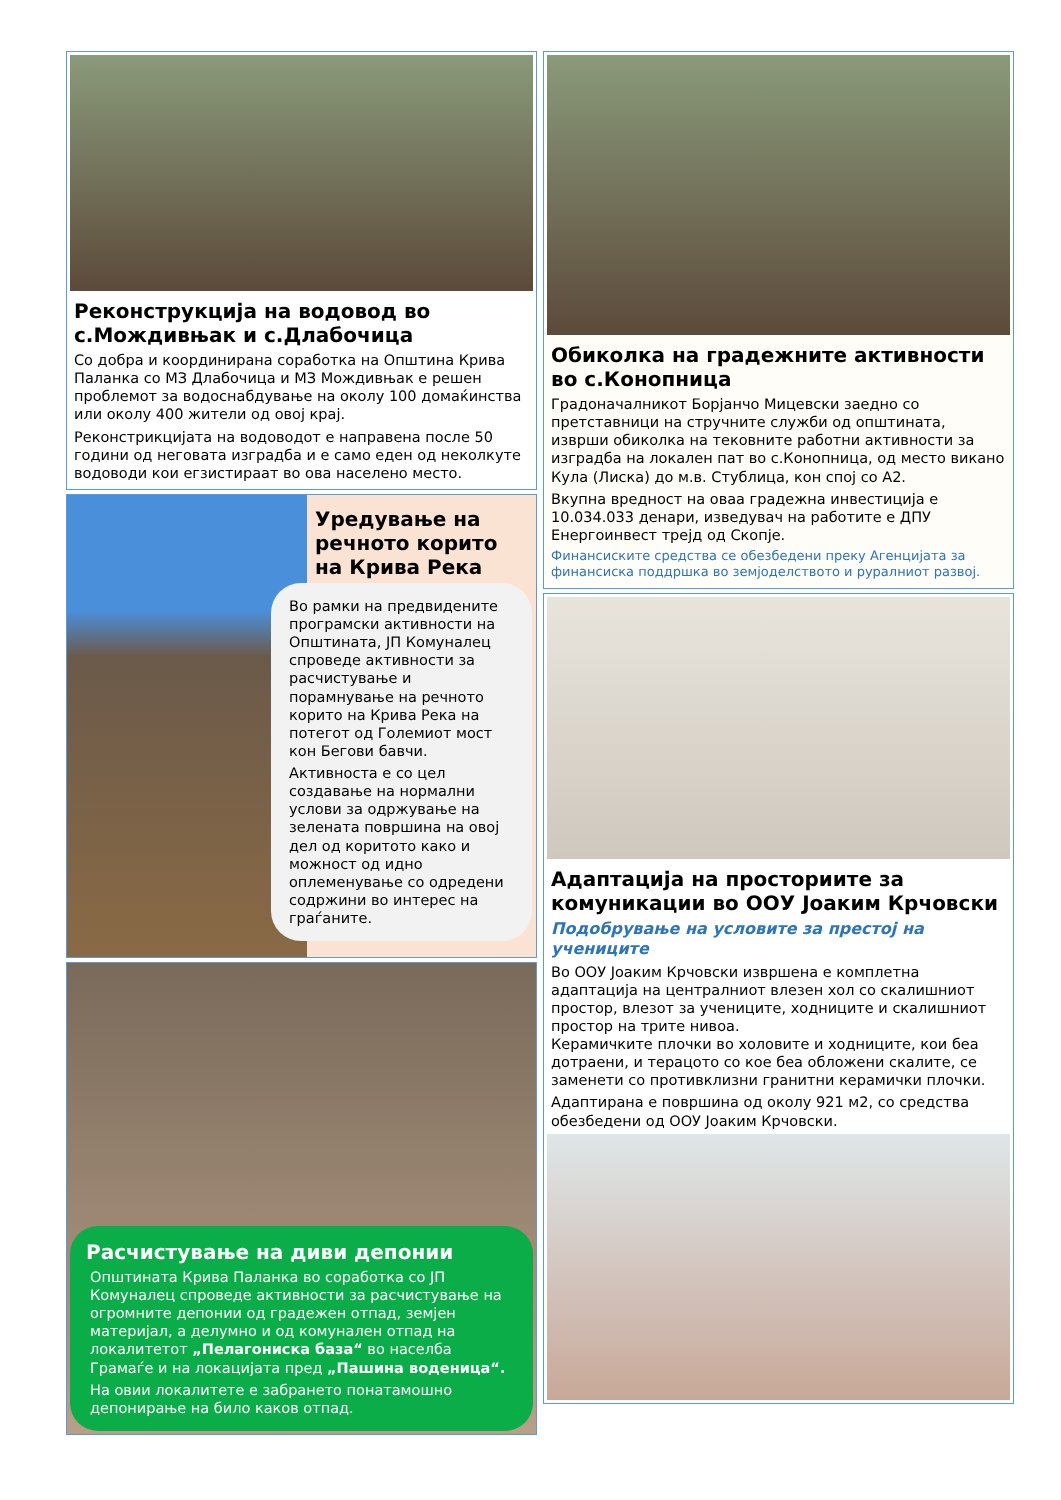Реконструкција на водовод во с.Мождивњак и с.Длабочица
Со добра и координирана соработка на Општина Крива Паланка со МЗ Длабочица и МЗ Мождивњак е решен проблемот за водоснабдување на околу 100 домаќинства или околу 400 жители од овој крај.
Реконстрикцијата на водоводот е направена после 50 години од неговата изградба и е само еден од неколкуте водоводи кои егзистираат во ова населено место.
Уредување на речното корито на Крива Река
Во рамки на предвидените програмски активности на Општината, ЈП Комуналец спроведе активности за расчистување и порамнување на речното корито на Крива Река на потегот од Големиот мост кон Бегови бавчи.
Активноста е со цел создавање на нормални услови за одржување на зелената површина на овој дел од коритото како и можност од идно оплеменување со одредени содржини во интерес на граѓаните.
Расчистување на диви депонии
Општината Крива Паланка во соработка со ЈП Комуналец спроведе активности за расчистување на огромните депонии од градежен отпад, земјен материјал, а делумно и од комунален отпад на локалитетот „Пелагониска база“ во населба Грамаѓе и на локацијата пред „Пашина воденица“.
На овии локалитете е забрането понатамошно депонирање на било каков отпад.
Обиколка на градежните активности во с.Конопница
Градоначалникот Борјанчо Мицевски заедно со претставници на стручните служби од општината, изврши обиколка на тековните работни активности за изградба на локален пат во с.Конопница, од место викано Кула (Лиска) до м.в. Стублица, кон спој со А2.
Вкупна вредност на оваа градежна инвестиција е 10.034.033 денари, изведувач на работите е ДПУ Енергоинвест трејд од Скопје.
Финансиските средства се обезбедени преку Агенцијата за финансиска поддршка во земјоделството и руралниот развој.
Адаптација на просториите за комуникации во ООУ Јоаким Крчовски
Подобрување на условите за престој на учениците
Во ООУ Јоаким Крчовски извршена е комплетна адаптација на централниот влезен хол со скалишниот простор, влезот за учениците, ходниците и скалишниот простор на трите нивоа.
Керамичките плочки во холовите и ходниците, кои беа дотраени, и терацото со кое беа обложени скалите, се заменети со противклизни гранитни керамички плочки.
Адаптирана е површина од околу 921 м2, со средства обезбедени од ООУ Јоаким Крчовски.